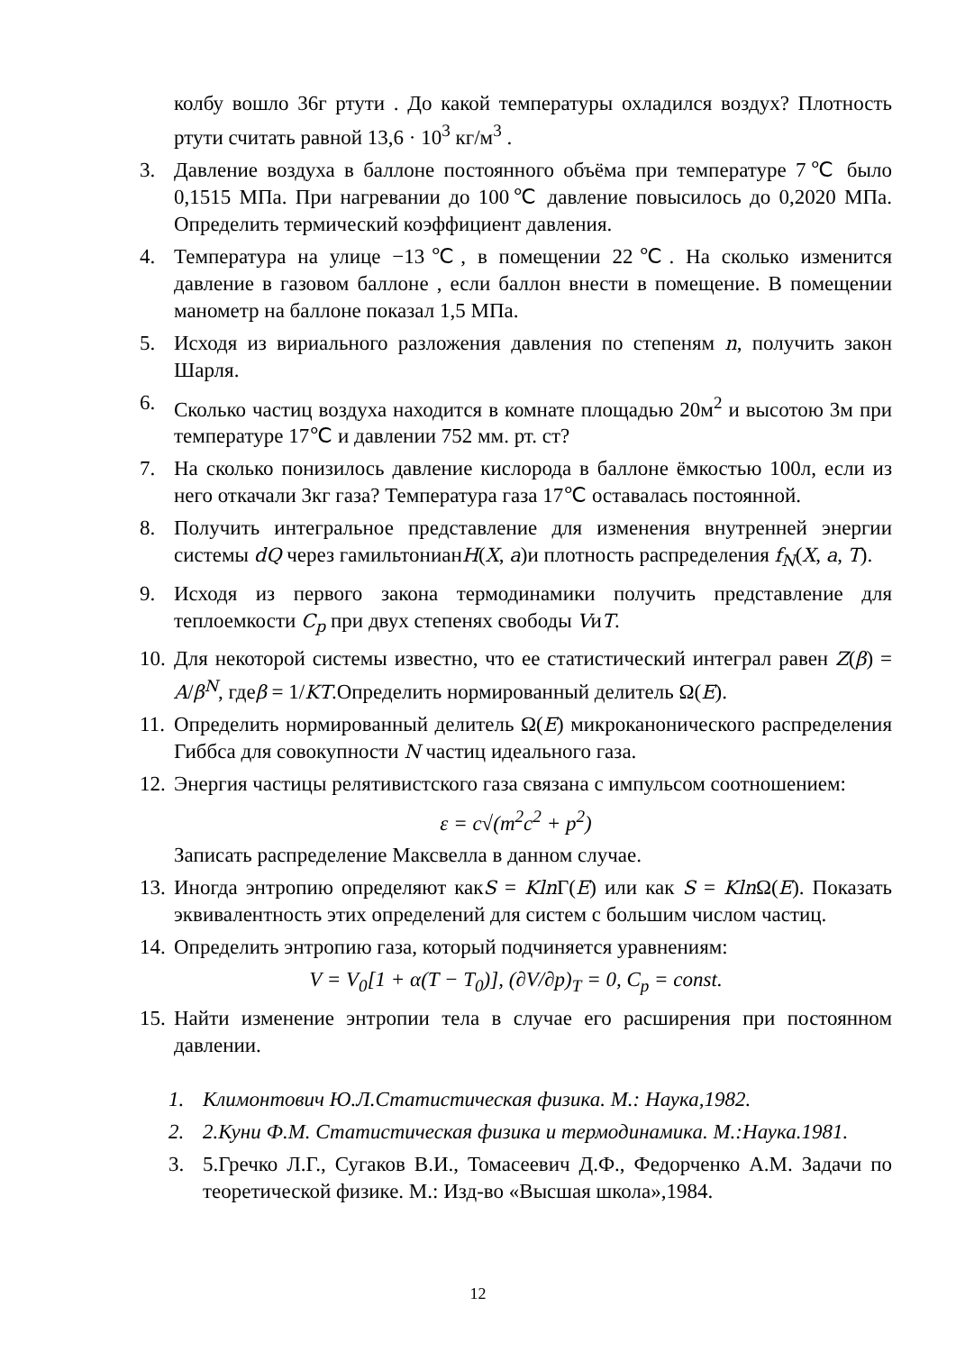колбу вошло 36г ртути . До какой температуры охладился воздух? Плотность ртути считать равной 13,6 · 10<sup>3</sup> кг/м<sup>3</sup> .
3. Давление воздуха в баллоне постоянного объёма при температуре 7℃ было 0,1515 МПа. При нагревании до 100℃ давление повысилось до 0,2020 МПа. Определить термический коэффициент давления.
4. Температура на улице −13℃, в помещении 22℃. На сколько изменится давление в газовом баллоне , если баллон внести в помещение. В помещении манометр на баллоне показал 1,5 МПа.
5. Исходя из вириального разложения давления по степеням n, получить закон Шарля.
6. Сколько частиц воздуха находится в комнате площадью 20м<sup>2</sup> и высотою 3м при температуре 17℃ и давлении 752 мм. рт. ст?
7. На сколько понизилось давление кислорода в баллоне ёмкостью 100л, если из него откачали 3кг газа? Температура газа 17℃ оставалась постоянной.
8. Получить интегральное представление для изменения внутренней энергии системы dQ через гамильтонианH(X, a)и плотность распределения f<sub>N</sub>(X, a, T).
9. Исходя из первого закона термодинамики получить представление для теплоемкости C<sub>p</sub> при двух степенях свободы VиT.
10. Для некоторой системы известно, что ее статистический интеграл равен Z(β) = A/β<sup>N</sup>, гдеβ = 1/KT.Определить нормированный делитель Ω(E).
11. Определить нормированный делитель Ω(E) микроканонического распределения Гиббса для совокупности N частиц идеального газа.
12. Энергия частицы релятивистского газа связана с импульсом соотношением:
ε = c√(m<sup>2</sup>c<sup>2</sup> + p<sup>2</sup>)
Записать распределение Максвелла в данном случае.
13. Иногда энтропию определяют какS = Kln Γ(E) или как S = Kln Ω(E). Показать эквивалентность этих определений для систем с большим числом частиц.
14. Определить энтропию газа, который подчиняется уравнениям:
V = V<sub>0</sub>[1 + α(T − T<sub>0</sub>)], (∂V/∂p)<sub>T</sub> = 0, C<sub>p</sub> = const.
15. Найти изменение энтропии тела в случае его расширения при постоянном давлении.
1. Климонтович Ю.Л.Статистическая физика. М.: Наука,1982.
2. 2.Куни Ф.М. Статистическая физика и термодинамика. М.:Наука.1981.
3. 5.Гречко Л.Г., Сугаков В.И., Томасеевич Д.Ф., Федорченко А.М. Задачи по теоретической физике. М.: Изд-во «Высшая школа»,1984.
12